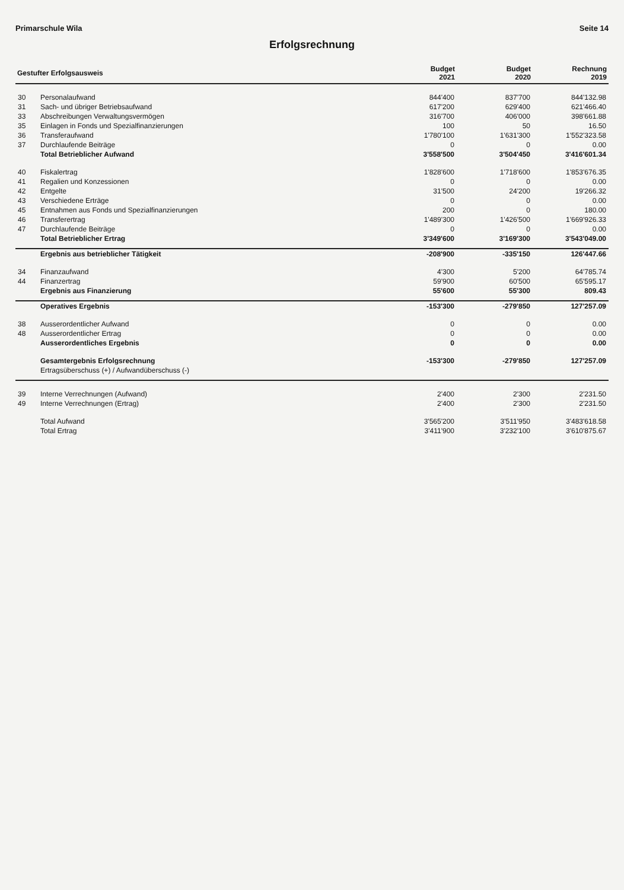Primarschule Wila Seite 14
Erfolgsrechnung
| Gestufter Erfolgsausweis | | Budget 2021 | Budget 2020 | Rechnung 2019 |
| --- | --- | --- | --- | --- |
| 30 | Personalaufwand | 844'400 | 837'700 | 844'132.98 |
| 31 | Sach- und übriger Betriebsaufwand | 617'200 | 629'400 | 621'466.40 |
| 33 | Abschreibungen Verwaltungsvermögen | 316'700 | 406'000 | 398'661.88 |
| 35 | Einlagen in Fonds und Spezialfinanzierungen | 100 | 50 | 16.50 |
| 36 | Transferaufwand | 1'780'100 | 1'631'300 | 1'552'323.58 |
| 37 | Durchlaufende Beiträge | 0 | 0 | 0.00 |
| | Total Betrieblicher Aufwand | 3'558'500 | 3'504'450 | 3'416'601.34 |
| 40 | Fiskalertrag | 1'828'600 | 1'718'600 | 1'853'676.35 |
| 41 | Regalien und Konzessionen | 0 | 0 | 0.00 |
| 42 | Entgelte | 31'500 | 24'200 | 19'266.32 |
| 43 | Verschiedene Erträge | 0 | 0 | 0.00 |
| 45 | Entnahmen aus Fonds und Spezialfinanzierungen | 200 | 0 | 180.00 |
| 46 | Transferertrag | 1'489'300 | 1'426'500 | 1'669'926.33 |
| 47 | Durchlaufende Beiträge | 0 | 0 | 0.00 |
| | Total Betrieblicher Ertrag | 3'349'600 | 3'169'300 | 3'543'049.00 |
| | Ergebnis aus betrieblicher Tätigkeit | -208'900 | -335'150 | 126'447.66 |
| 34 | Finanzaufwand | 4'300 | 5'200 | 64'785.74 |
| 44 | Finanzertrag | 59'900 | 60'500 | 65'595.17 |
| | Ergebnis aus Finanzierung | 55'600 | 55'300 | 809.43 |
| | Operatives Ergebnis | -153'300 | -279'850 | 127'257.09 |
| 38 | Ausserordentlicher Aufwand | 0 | 0 | 0.00 |
| 48 | Ausserordentlicher Ertrag | 0 | 0 | 0.00 |
| | Ausserordentliches Ergebnis | 0 | 0 | 0.00 |
| | Gesamtergebnis Erfolgsrechnung | -153'300 | -279'850 | 127'257.09 |
| | Ertragsüberschuss (+) / Aufwandüberschuss (-) | | | |
| 39 | Interne Verrechnungen (Aufwand) | 2'400 | 2'300 | 2'231.50 |
| 49 | Interne Verrechnungen (Ertrag) | 2'400 | 2'300 | 2'231.50 |
| | Total Aufwand | 3'565'200 | 3'511'950 | 3'483'618.58 |
| | Total Ertrag | 3'411'900 | 3'232'100 | 3'610'875.67 |